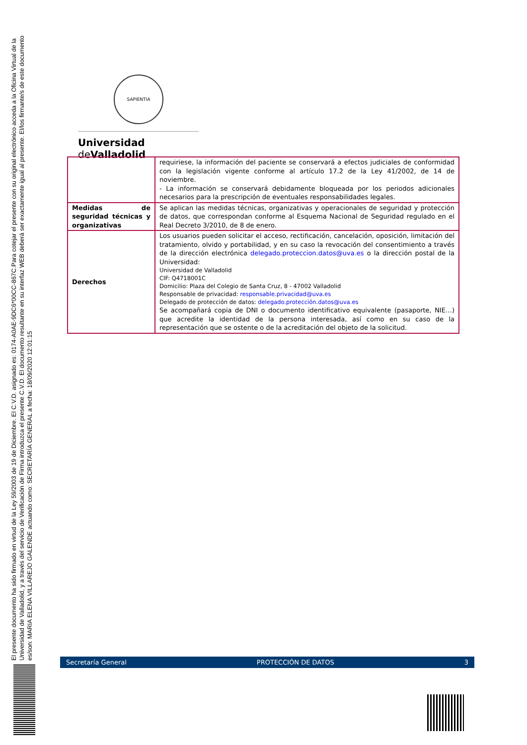El presente documento ha sido firmado en virtud de la Ley 59/2003 de 19 de Diciembre. El C.V.D. asignado es: 0174-A0AE-9DC6*00CC-867C.Para cotejar el presente con su original electrónico acceda a la Oficina Virtual de la Universidad de Valladolid, y a través del servicio de Verificación de Firma introduzca el presente C.V.D. El documento resultante en su interfaz WEB deberá ser exactamente igual al presente. El/los firmante/s de este documento es/son: MARIA ELENA VILLAREJO GALENDE actuando como: SECRETARÍA GENERAL a fecha: 18/09/2020 12:01:15
SAPIENTIA
Universidad de Valladolid
| | requiriese, la información del paciente se conservará a efectos judiciales de conformidad con la legislación vigente conforme al artículo 17.2 de la Ley 41/2002, de 14 de noviembre. - La información se conservará debidamente bloqueada por los periodos adicionales necesarios para la prescripción de eventuales responsabilidades legales. |
| Medidas de seguridad técnicas y organizativas | Se aplican las medidas técnicas, organizativas y operacionales de seguridad y protección de datos, que correspondan conforme al Esquema Nacional de Seguridad regulado en el Real Decreto 3/2010, de 8 de enero. |
| Derechos | Los usuarios pueden solicitar el acceso, rectificación, cancelación, oposición, limitación del tratamiento, olvido y portabilidad, y en su caso la revocación del consentimiento a través de la dirección electrónica delegado.proteccion.datos@uva.es o la dirección postal de la Universidad: Universidad de Valladolid CIF: Q4718001C Domicilio: Plaza del Colegio de Santa Cruz, 8 - 47002 Valladolid Responsable de privacidad: responsable.privacidad@uva.es Delegado de protección de datos: delegado.protección.datos@uva.es Se acompañará copia de DNI o documento identificativo equivalente (pasaporte, NIE…) que acredite la identidad de la persona interesada, así como en su caso de la representación que se ostente o de la acreditación del objeto de la solicitud. |
Secretaría General PROTECCIÓN DE DATOS 3